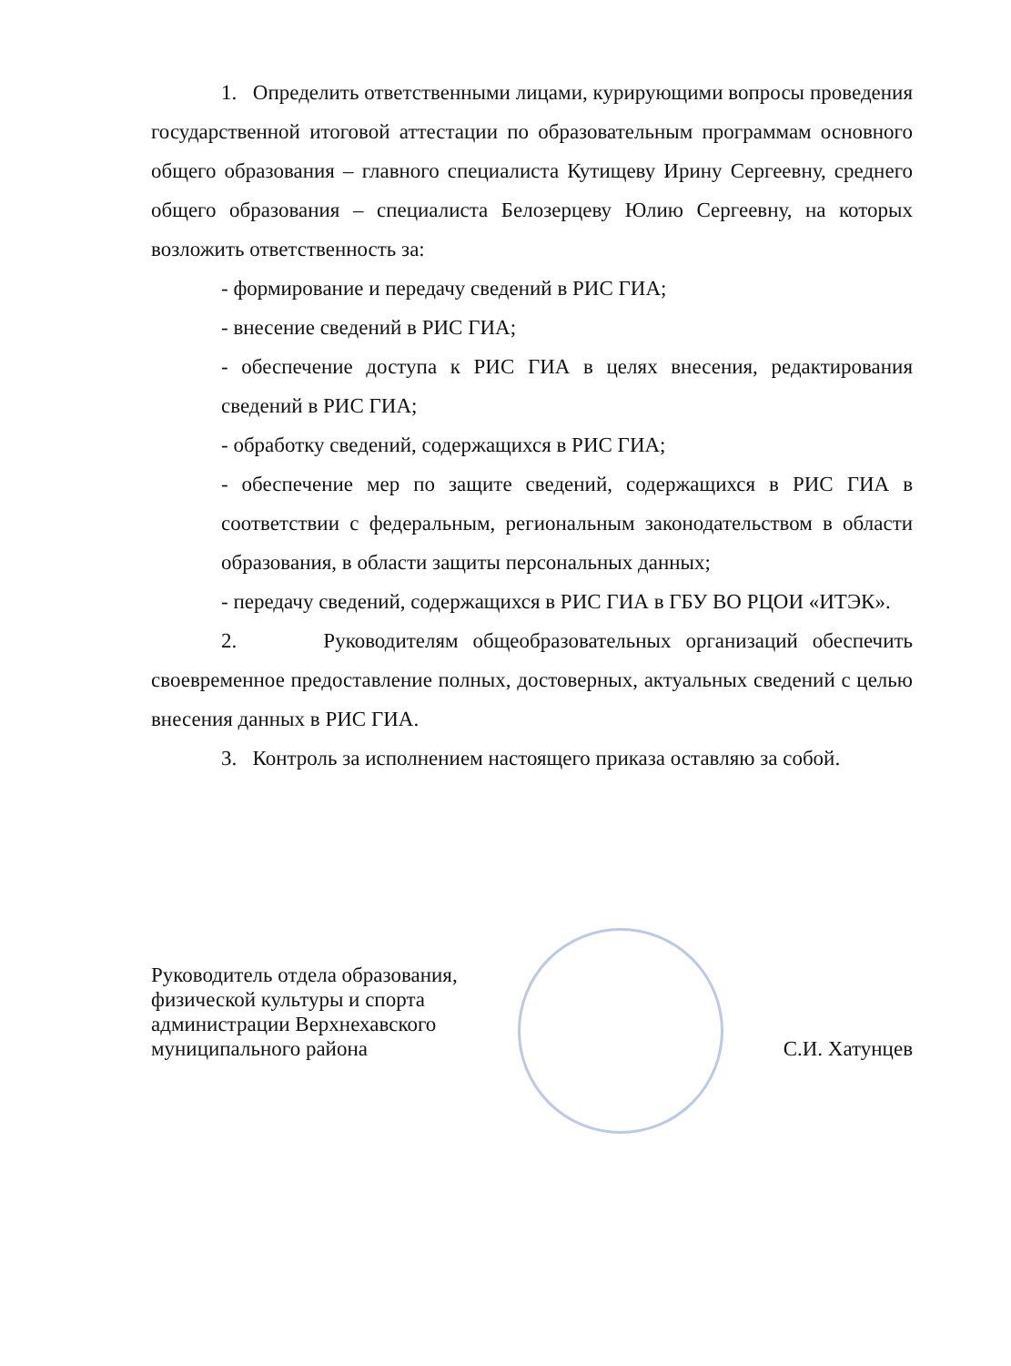1. Определить ответственными лицами, курирующими вопросы проведения государственной итоговой аттестации по образовательным программам основного общего образования – главного специалиста Кутищеву Ирину Сергеевну, среднего общего образования – специалиста Белозерцеву Юлию Сергеевну, на которых возложить ответственность за:
- формирование и передачу сведений в РИС ГИА;
- внесение сведений в РИС ГИА;
- обеспечение доступа к РИС ГИА в целях внесения, редактирования сведений в РИС ГИА;
- обработку сведений, содержащихся в РИС ГИА;
- обеспечение мер по защите сведений, содержащихся в РИС ГИА в соответствии с федеральным, региональным законодательством в области образования, в области защиты персональных данных;
- передачу сведений, содержащихся в РИС ГИА в ГБУ ВО РЦОИ «ИТЭК».
2. Руководителям общеобразовательных организаций обеспечить своевременное предоставление полных, достоверных, актуальных сведений с целью внесения данных в РИС ГИА.
3. Контроль за исполнением настоящего приказа оставляю за собой.
Руководитель отдела образования,
физической культуры и спорта
администрации Верхнехавского
муниципального района
С.И. Хатунцев